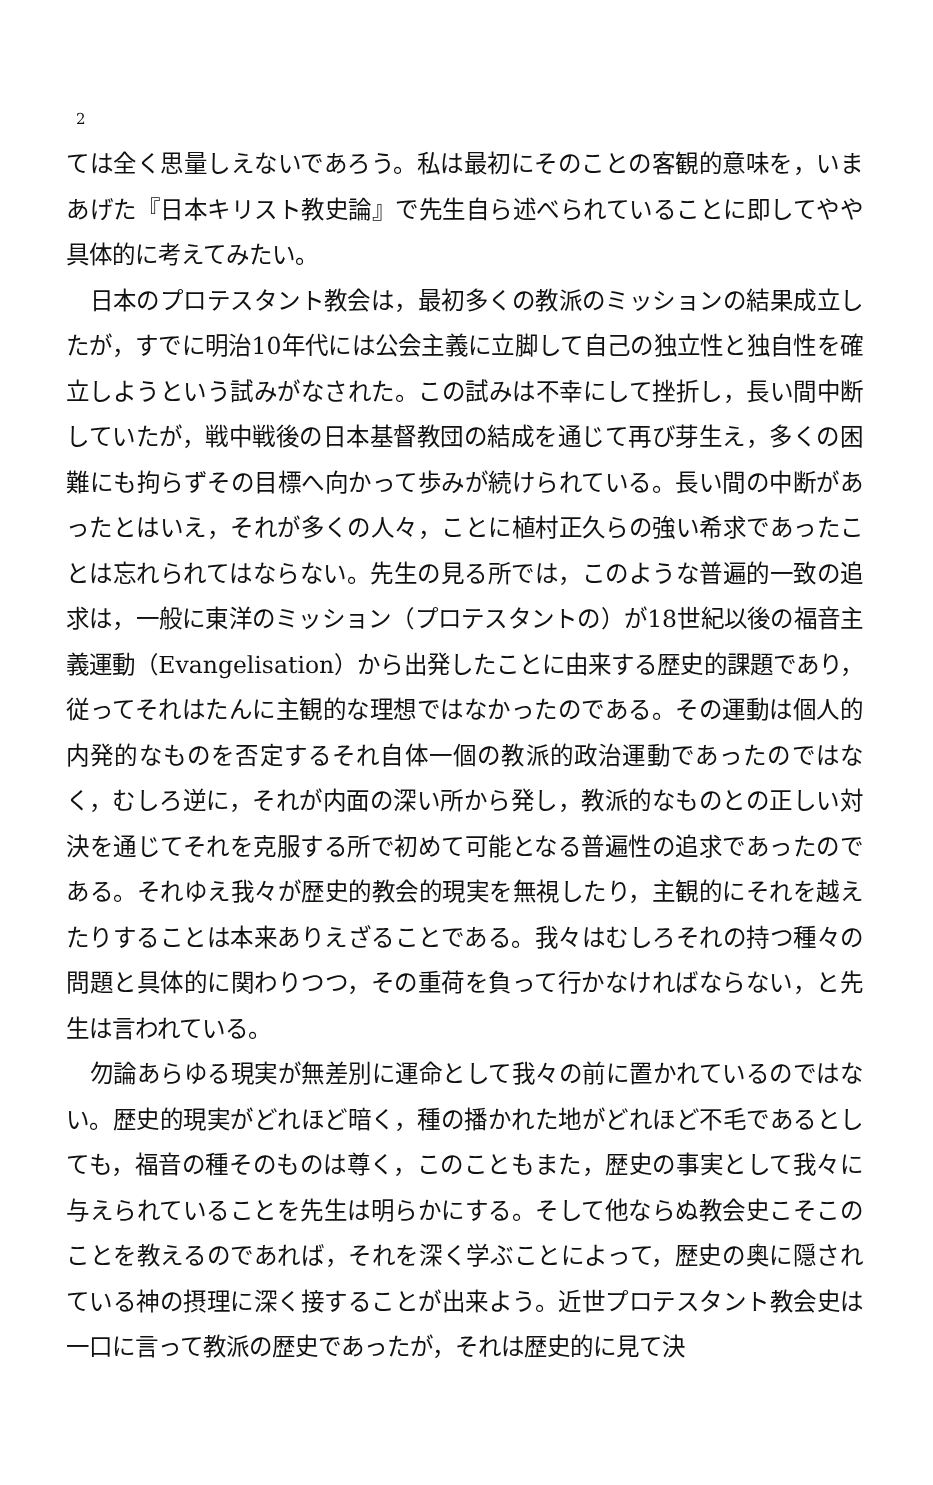2
ては全く思量しえないであろう。私は最初にそのことの客観的意味を，いまあげた『日本キリスト教史論』で先生自ら述べられていることに即してやや具体的に考えてみたい。
日本のプロテスタント教会は，最初多くの教派のミッションの結果成立したが，すでに明治10年代には公会主義に立脚して自己の独立性と独自性を確立しようという試みがなされた。この試みは不幸にして挫折し，長い間中断していたが，戦中戦後の日本基督教団の結成を通じて再び芽生え，多くの困難にも拘らずその目標へ向かって歩みが続けられている。長い間の中断があったとはいえ，それが多くの人々，ことに植村正久らの強い希求であったことは忘れられてはならない。先生の見る所では，このような普遍的一致の追求は，一般に東洋のミッション（プロテスタントの）が18世紀以後の福音主義運動（Evangelisation）から出発したことに由来する歴史的課題であり，従ってそれはたんに主観的な理想ではなかったのである。その運動は個人的内発的なものを否定するそれ自体一個の教派的政治運動であったのではなく，むしろ逆に，それが内面の深い所から発し，教派的なものとの正しい対決を通じてそれを克服する所で初めて可能となる普遍性の追求であったのである。それゆえ我々が歴史的教会的現実を無視したり，主観的にそれを越えたりすることは本来ありえざることである。我々はむしろそれの持つ種々の問題と具体的に関わりつつ，その重荷を負って行かなければならない，と先生は言われている。
勿論あらゆる現実が無差別に運命として我々の前に置かれているのではない。歴史的現実がどれほど暗く，種の播かれた地がどれほど不毛であるとしても，福音の種そのものは尊く，このこともまた，歴史の事実として我々に与えられていることを先生は明らかにする。そして他ならぬ教会史こそこのことを教えるのであれば，それを深く学ぶことによって，歴史の奥に隠されている神の摂理に深く接することが出来よう。近世プロテスタント教会史は一口に言って教派の歴史であったが，それは歴史的に見て決